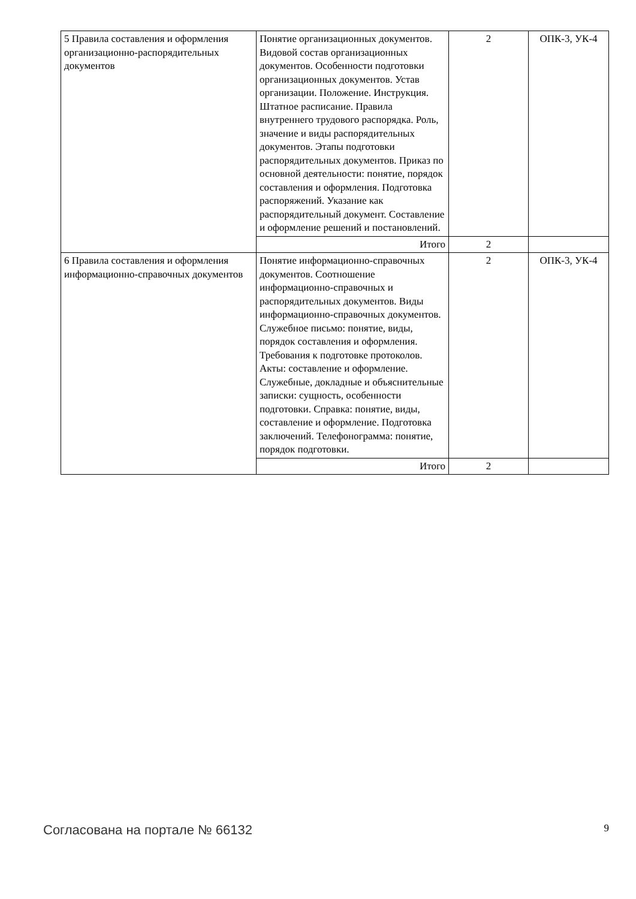| 5 Правила составления и оформления организационно-распорядительных документов | Понятие организационных документов. Видовой состав организационных документов. Особенности подготовки организационных документов. Устав организации. Положение. Инструкция. Штатное расписание. Правила внутреннего трудового распорядка. Роль, значение и виды распорядительных документов. Этапы подготовки распорядительных документов. Приказ по основной деятельности: понятие, порядок составления и оформления. Подготовка распоряжений. Указание как распорядительный документ. Составление и оформление решений и постановлений. | 2 | ОПК-3, УК-4 |
| | Итого | 2 | |
| 6 Правила составления и оформления информационно-справочных документов | Понятие информационно-справочных документов. Соотношение информационно-справочных и распорядительных документов. Виды информационно-справочных документов. Служебное письмо: понятие, виды, порядок составления и оформления. Требования к подготовке протоколов. Акты: составление и оформление. Служебные, докладные и объяснительные записки: сущность, особенности подготовки. Справка: понятие, виды, составление и оформление. Подготовка заключений. Телефонограмма: понятие, порядок подготовки. | 2 | ОПК-3, УК-4 |
| | Итого | 2 | |
Согласована на портале № 66132 9